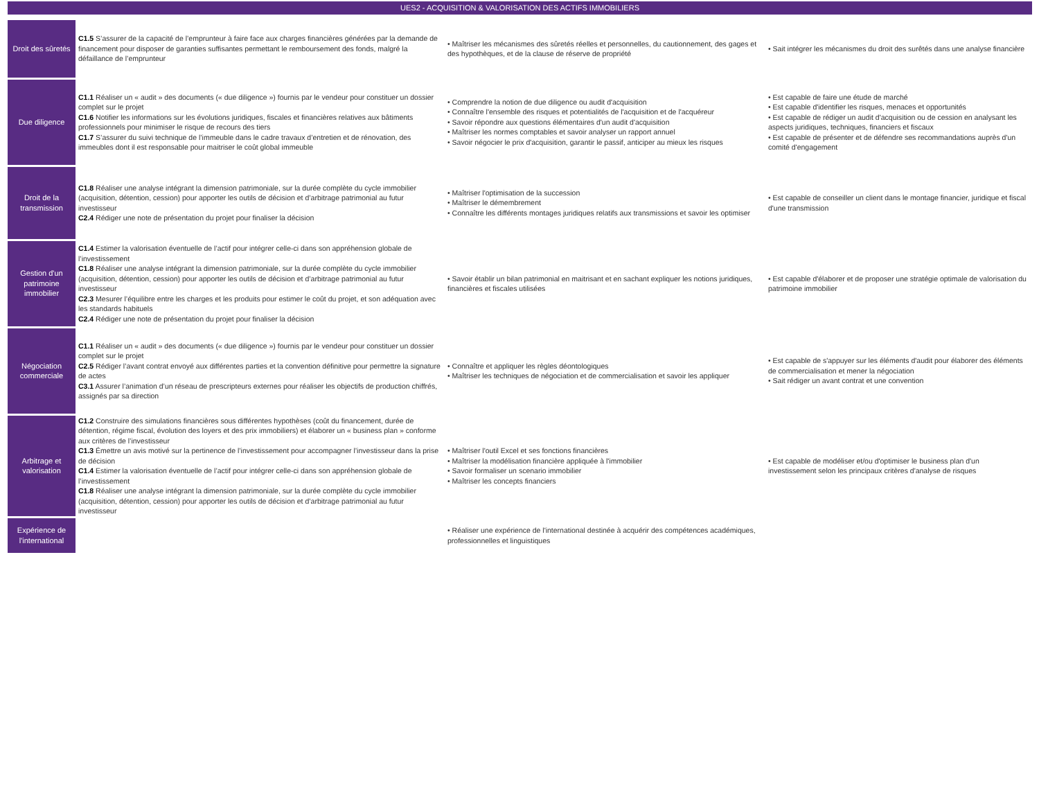UES2 - ACQUISITION & VALORISATION DES ACTIFS IMMOBILIERS
| Droit des sûretés | C1.5 S’assurer de la capacité de l’emprunteur à faire face aux charges financières générées par la demande de financement pour disposer de garanties suffisantes permettant le remboursement des fonds, malgré la défaillance de l’emprunteur | • Maîtriser les mécanismes des sûretés réelles et personnelles, du cautionnement, des gages et des hypothèques, et de la clause de réserve de propriété | • Sait intégrer les mécanismes du droit des surêtés dans une analyse financière |
| Due diligence | C1.1 Réaliser un « audit » des documents (« due diligence ») fournis par le vendeur pour constituer un dossier complet sur le projet C1.6 Notifier les informations sur les évolutions juridiques, fiscales et financières relatives aux bâtiments professionnels pour minimiser le risque de recours des tiers C1.7 S’assurer du suivi technique de l’immeuble dans le cadre travaux d’entretien et de rénovation, des immeubles dont il est responsable pour maitriser le coût global immeuble | • Comprendre la notion de due diligence ou audit d'acquisition • Connaître l'ensemble des risques et potentialités de l'acquisition et de l'acquéreur • Savoir répondre aux questions élémentaires d'un audit d'acquisition • Maîtriser les normes comptables et savoir analyser un rapport annuel • Savoir négocier le prix d'acquisition, garantir le passif, anticiper au mieux les risques | • Est capable de faire une étude de marché • Est capable d'identifier les risques, menaces et opportunités • Est capable de rédiger un audit d'acquisition ou de cession en analysant les aspects juridiques, techniques, financiers et fiscaux • Est capable de présenter et de défendre ses recommandations auprès d'un comité d'engagement |
| Droit de la transmission | C1.8 Réaliser une analyse intégrant la dimension patrimoniale, sur la durée complète du cycle immobilier (acquisition, détention, cession) pour apporter les outils de décision et d’arbitrage patrimonial au futur investisseur C2.4 Rédiger une note de présentation du projet pour finaliser la décision | • Maîtriser l'optimisation de la succession • Maîtriser le démembrement • Connaître les différents montages juridiques relatifs aux transmissions et savoir les optimiser | • Est capable de conseiller un client dans le montage financier, juridique et fiscal d'une transmission |
| Gestion d'un patrimoine immobilier | C1.4 Estimer la valorisation éventuelle de l’actif pour intégrer celle-ci dans son appréhension globale de l’investissement C1.8 Réaliser une analyse intégrant la dimension patrimoniale, sur la durée complète du cycle immobilier (acquisition, détention, cession) pour apporter les outils de décision et d’arbitrage patrimonial au futur investisseur C2.3 Mesurer l’équilibre entre les charges et les produits pour estimer le coût du projet, et son adéquation avec les standards habituels C2.4 Rédiger une note de présentation du projet pour finaliser la décision | • Savoir établir un bilan patrimonial en maitrisant et en sachant expliquer les notions juridiques, financières et fiscales utilisées | • Est capable d'élaborer et de proposer une stratégie optimale de valorisation du patrimoine immobilier |
| Négociation commerciale | C1.1 Réaliser un « audit » des documents (« due diligence ») fournis par le vendeur pour constituer un dossier complet sur le projet C2.5 Rédiger l’avant contrat envoyé aux différentes parties et la convention définitive pour permettre la signature de actes C3.1 Assurer l’animation d’un réseau de prescripteurs externes pour réaliser les objectifs de production chiffrés, assignés par sa direction | • Connaître et appliquer les règles déontologiques • Maîtriser les techniques de négociation et de commercialisation et savoir les appliquer | • Est capable de s'appuyer sur les éléments d'audit pour élaborer des éléments de commercialisation et mener la négociation • Sait rédiger un avant contrat et une convention |
| Arbitrage et valorisation | C1.2 Construire des simulations financières sous différentes hypothèses (coût du financement, durée de détention, régime fiscal, évolution des loyers et des prix immobiliers) et élaborer un « business plan » conforme aux critères de l’investisseur C1.3 Émettre un avis motivé sur la pertinence de l’investissement pour accompagner l’investisseur dans la prise de décision C1.4 Estimer la valorisation éventuelle de l’actif pour intégrer celle-ci dans son appréhension globale de l’investissement C1.8 Réaliser une analyse intégrant la dimension patrimoniale, sur la durée complète du cycle immobilier (acquisition, détention, cession) pour apporter les outils de décision et d’arbitrage patrimonial au futur investisseur | • Maîtriser l'outil Excel et ses fonctions financières • Maîtriser la modélisation financière appliquée à l'immobilier • Savoir formaliser un scenario immobilier • Maîtriser les concepts financiers | • Est capable de modéliser et/ou d'optimiser le business plan d'un investissement selon les principaux critères d'analyse de risques |
| Expérience de l'international | | • Réaliser une expérience de l'international destinée à acquérir des compétences académiques, professionnelles et linguistiques | |